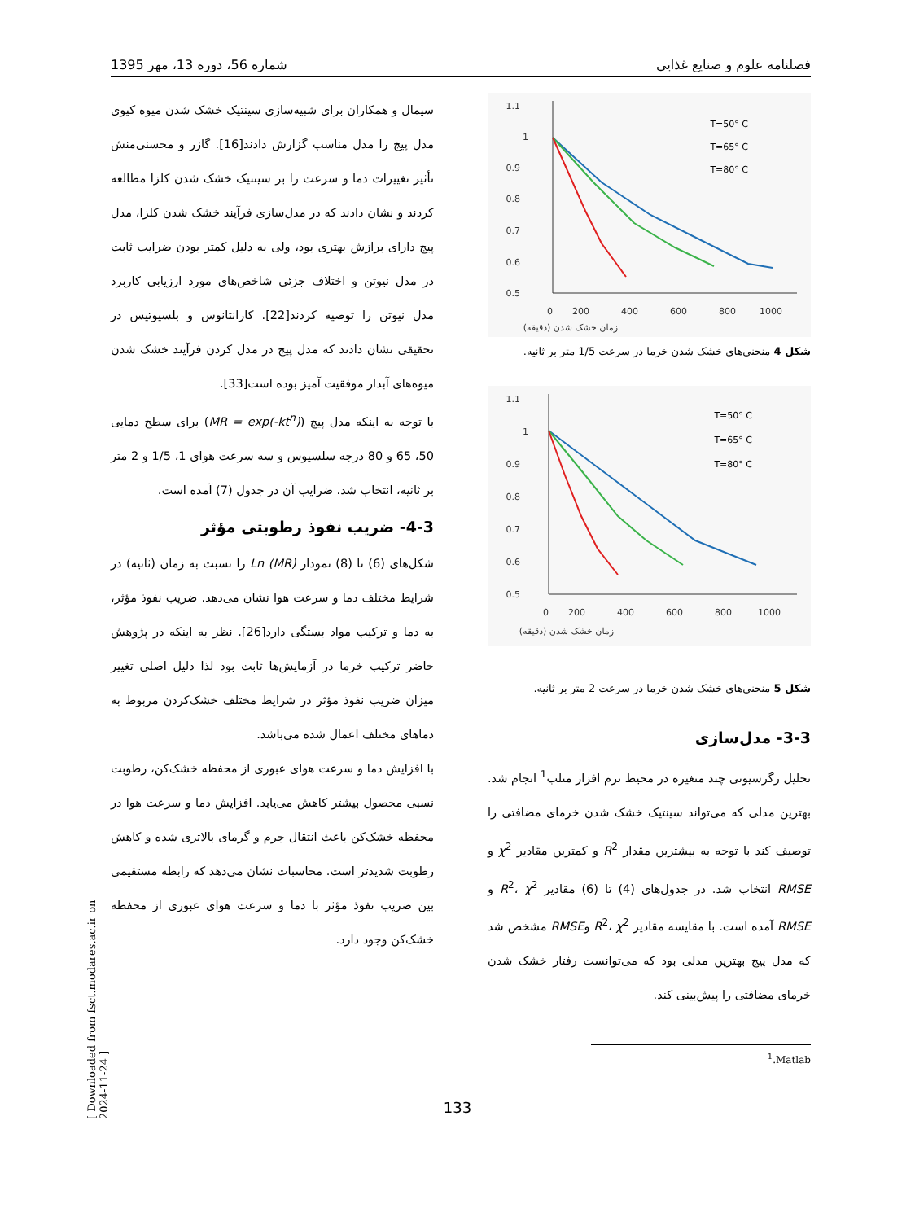فصلنامه علوم و صنایع غذایی شماره 56، دوره 13، مهر 1395
1.1
1
0.9
0.8
0.7
0.6
0.5
0
200
400
600
800
1000
زمان خشک شدن (دقیقه)
T=50° C
T=65° C
T=80° C
شکل 4 منحنی‌های خشک شدن خرما در سرعت 1/5 متر بر ثانیه.
1.1
1
0.9
0.8
0.7
0.6
0.5
0
200
400
600
800
1000
زمان خشک شدن (دقیقه)
T=50° C
T=65° C
T=80° C
شکل 5 منحنی‌های خشک شدن خرما در سرعت 2 متر بر ثانیه.
3-3- مدل‌سازی
تحلیل رگرسیونی چند متغیره در محیط نرم افزار متلب<sup>1</sup> انجام شد. بهترین مدلی که می‌تواند سینتیک خشک شدن خرمای مضافتی را توصیف کند با توجه به بیشترین مقدار R<sup>2</sup> و کمترین مقادیر χ<sup>2</sup> و RMSE انتخاب شد. در جدول‌های (4) تا (6) مقادیر R<sup>2</sup>، χ<sup>2</sup> و RMSE آمده است. با مقایسه مقادیر R<sup>2</sup>، χ<sup>2</sup> وRMSE مشخص شد که مدل پیج بهترین مدلی بود که می‌توانست رفتار خشک شدن خرمای مضافتی را پیش‌بینی کند.
<sup>1</sup>.Matlab
سیمال و همکاران برای شبیه‌سازی سینتیک خشک شدن میوه کیوی مدل پیج را مدل مناسب گزارش دادند[16]. گازر و محسنی‌منش تأثیر تغییرات دما و سرعت را بر سینتیک خشک شدن کلزا مطالعه کردند و نشان دادند که در مدل‌سازی فرآیند خشک شدن کلزا، مدل پیج دارای برازش بهتری بود، ولی به دلیل کمتر بودن ضرایب ثابت در مدل نیوتن و اختلاف جزئی شاخص‌های مورد ارزیابی کاربرد مدل نیوتن را توصیه کردند[22]. کارانتانوس و بلسیوتیس در تحقیقی نشان دادند که مدل پیج در مدل کردن فرآیند خشک شدن میوه‌های آبدار موفقیت آمیز بوده است[33].
با توجه به اینکه مدل پیج (MR = exp(-kt<sup>n</sup>)) برای سطح دمایی 50، 65 و 80 درجه سلسیوس و سه سرعت هوای 1، 1/5 و 2 متر بر ثانیه، انتخاب شد. ضرایب آن در جدول (7) آمده است.
4-3- ضریب نفوذ رطوبتی مؤثر
شکل‌های (6) تا (8) نمودار Ln (MR) را نسبت به زمان (ثانیه) در شرایط مختلف دما و سرعت هوا نشان می‌دهد. ضریب نفوذ مؤثر، به دما و ترکیب مواد بستگی دارد[26]. نظر به اینکه در پژوهش حاضر ترکیب خرما در آزمایش‌ها ثابت بود لذا دلیل اصلی تغییر میزان ضریب نفوذ مؤثر در شرایط مختلف خشک‌کردن مربوط به دماهای مختلف اعمال شده می‌باشد.
با افزایش دما و سرعت هوای عبوری از محفظه خشک‌کن، رطوبت نسبی محصول بیشتر کاهش می‌یابد. افزایش دما و سرعت هوا در محفظه خشک‌کن باعث انتقال جرم و گرمای بالاتری شده و کاهش رطوبت شدیدتر است. محاسبات نشان می‌دهد که رابطه مستقیمی بین ضریب نفوذ مؤثر با دما و سرعت هوای عبوری از محفظه خشک‌کن وجود دارد.
133
[ Downloaded from fsct.modares.ac.ir on 2024-11-24 ]